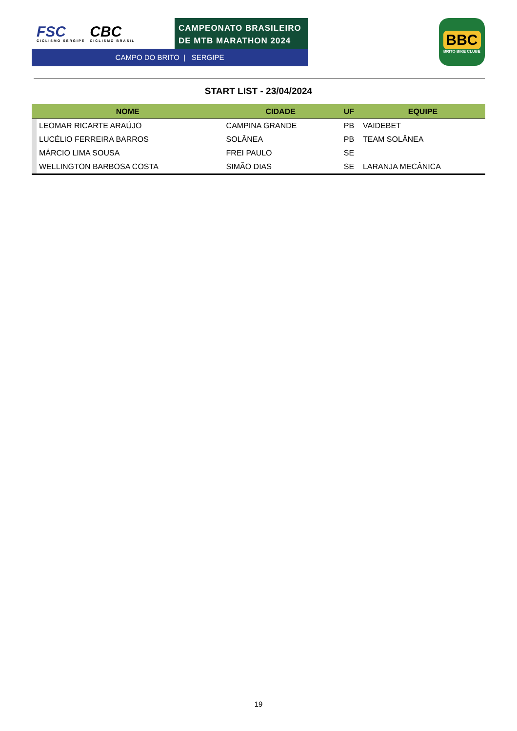FSC
CICLISMO SERGIPE
CBC
CICLISMO BRASIL
CAMPEONATO BRASILEIRO
DE MTB MARATHON 2024
CAMPO DO BRITO | SERGIPE
BBC
BRITO BIKE CLUBE
START LIST - 23/04/2024
| NOME | | CIDADE | UF | EQUIPE |
| --- | --- | --- | --- | --- |
| | LEOMAR RICARTE ARAÚJO | CAMPINA GRANDE | PB | VAIDEBET |
| | LUCÉLIO FERREIRA BARROS | SOLÂNEA | PB | TEAM SOLÂNEA |
| | MÁRCIO LIMA SOUSA | FREI PAULO | SE | |
| | WELLINGTON BARBOSA COSTA | SIMÃO DIAS | SE | LARANJA MECÂNICA |
19